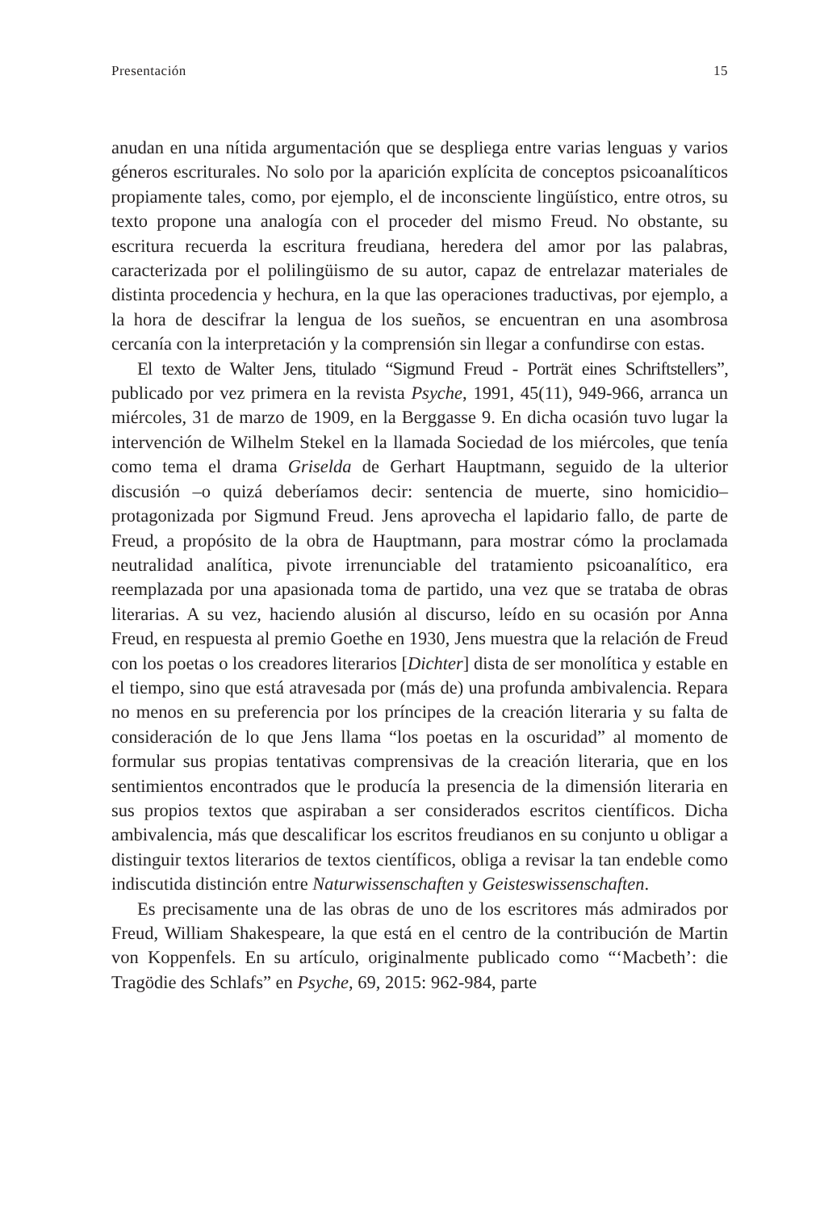Presentación 15
anudan en una nítida argumentación que se despliega entre varias lenguas y varios géneros escriturales. No solo por la aparición explícita de conceptos psicoanalíticos propiamente tales, como, por ejemplo, el de inconsciente lingüístico, entre otros, su texto propone una analogía con el proceder del mismo Freud. No obstante, su escritura recuerda la escritura freudiana, heredera del amor por las palabras, caracterizada por el polilingüismo de su autor, capaz de entrelazar materiales de distinta procedencia y hechura, en la que las operaciones traductivas, por ejemplo, a la hora de descifrar la lengua de los sueños, se encuentran en una asombrosa cercanía con la interpretación y la comprensión sin llegar a confundirse con estas.
El texto de Walter Jens, titulado “Sigmund Freud - Porträt eines Schriftstellers”, publicado por vez primera en la revista Psyche, 1991, 45(11), 949-966, arranca un miércoles, 31 de marzo de 1909, en la Berggasse 9. En dicha ocasión tuvo lugar la intervención de Wilhelm Stekel en la llamada Sociedad de los miércoles, que tenía como tema el drama Griselda de Gerhart Hauptmann, seguido de la ulterior discusión –o quizá deberíamos decir: sentencia de muerte, sino homicidio– protagonizada por Sigmund Freud. Jens aprovecha el lapidario fallo, de parte de Freud, a propósito de la obra de Hauptmann, para mostrar cómo la proclamada neutralidad analítica, pivote irrenunciable del tratamiento psicoanalítico, era reemplazada por una apasionada toma de partido, una vez que se trataba de obras literarias. A su vez, haciendo alusión al discurso, leído en su ocasión por Anna Freud, en respuesta al premio Goethe en 1930, Jens muestra que la relación de Freud con los poetas o los creadores literarios [Dichter] dista de ser monolítica y estable en el tiempo, sino que está atravesada por (más de) una profunda ambivalencia. Repara no menos en su preferencia por los príncipes de la creación literaria y su falta de consideración de lo que Jens llama “los poetas en la oscuridad” al momento de formular sus propias tentativas comprensivas de la creación literaria, que en los sentimientos encontrados que le producía la presencia de la dimensión literaria en sus propios textos que aspiraban a ser considerados escritos científicos. Dicha ambivalencia, más que descalificar los escritos freudianos en su conjunto u obligar a distinguir textos literarios de textos científicos, obliga a revisar la tan endeble como indiscutida distinción entre Naturwissenschaften y Geisteswissenschaften.
Es precisamente una de las obras de uno de los escritores más admirados por Freud, William Shakespeare, la que está en el centro de la contribución de Martin von Koppenfels. En su artículo, originalmente publicado como “‘Macbeth’: die Tragödie des Schlafs” en Psyche, 69, 2015: 962-984, parte